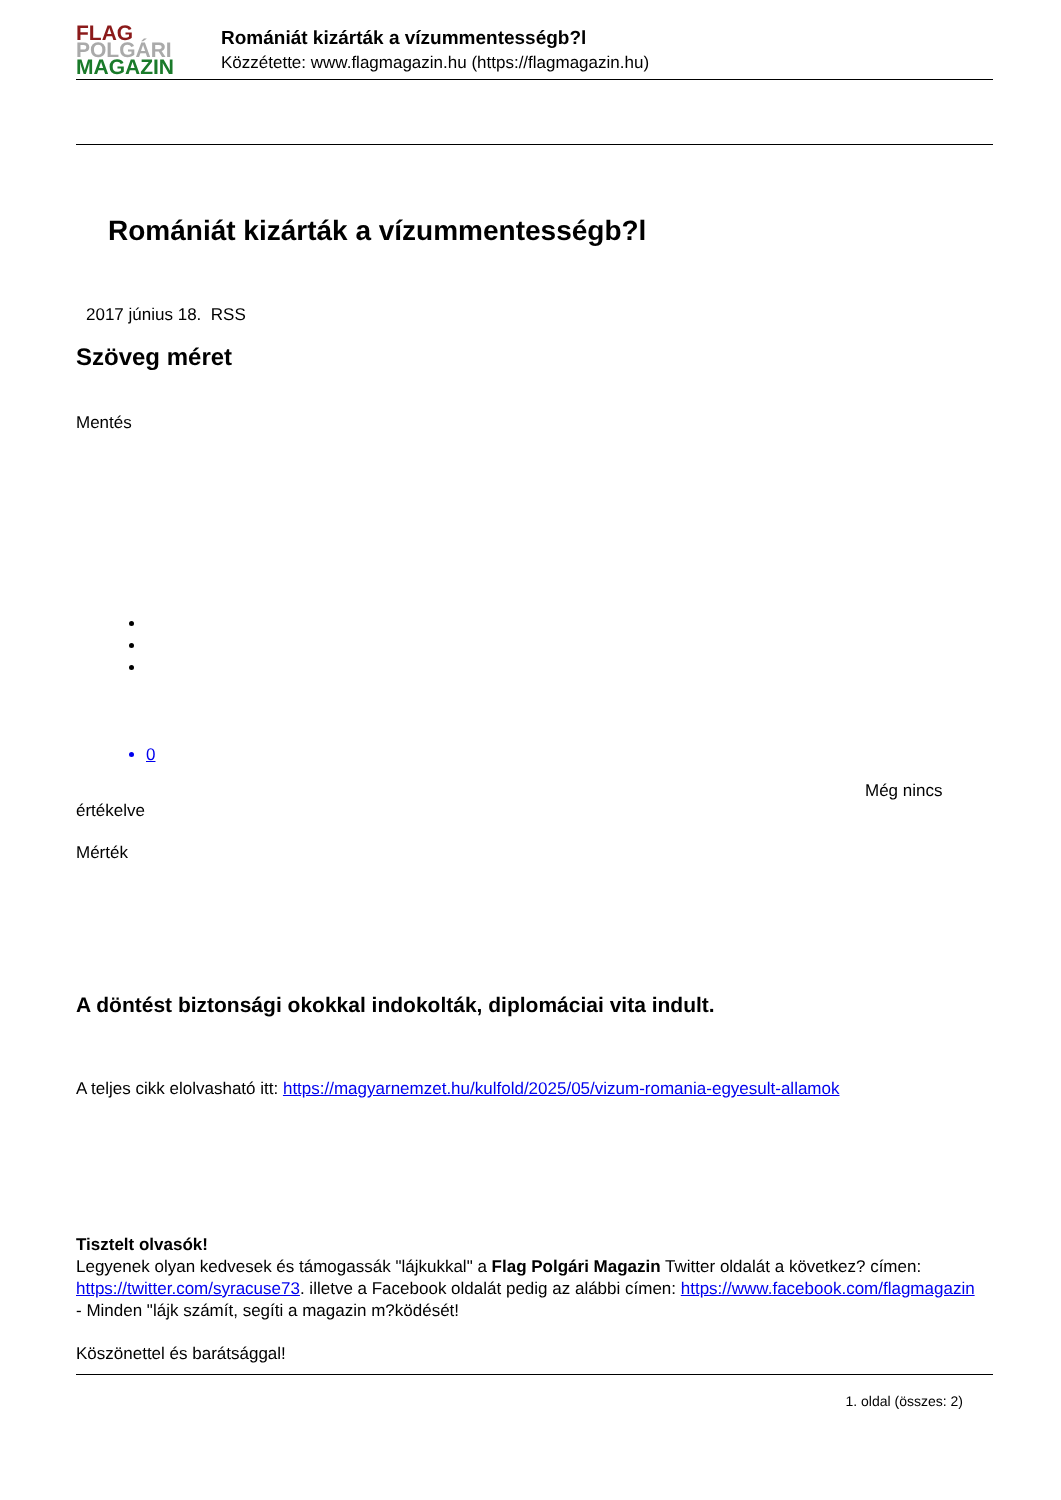FLAG
POLGÁRI
MAGAZIN
Romániát kizárták a vízummentességb?l
Közzétette: www.flagmagazin.hu (https://flagmagazin.hu)
Romániát kizárták a vízummentességb?l
2017 június 18. RSS
Szöveg méret
Mentés
0
Még nincs
értékelve
Mérték
A döntést biztonsági okokkal indokolták, diplomáciai vita indult.
A teljes cikk elolvasható itt: https://magyarnemzet.hu/kulfold/2025/05/vizum-romania-egyesult-allamok
Tisztelt olvasók!
Legyenek olyan kedvesek és támogassák "lájkukkal" a Flag Polgári Magazin Twitter oldalát a következ? címen: https://twitter.com/syracuse73. illetve a Facebook oldalát pedig az alábbi címen: https://www.facebook.com/flagmagazin
- Minden "lájk számít, segíti a magazin m?ködését!
Köszönettel és barátsággal!
1. oldal (összes: 2)